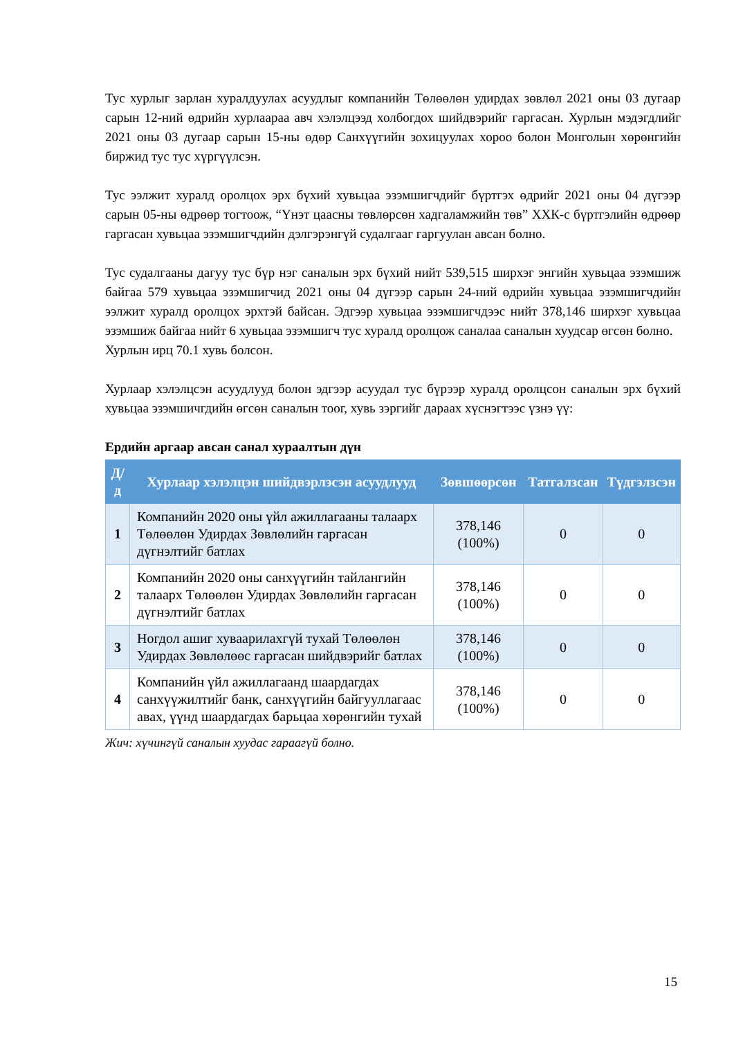Тус хурлыг зарлан хуралдуулах асуудлыг компанийн Төлөөлөн удирдах зөвлөл 2021 оны 03 дугаар сарын 12-ний өдрийн хурлаараа авч хэлэлцээд холбогдох шийдвэрийг гаргасан. Хурлын мэдэгдлийг 2021 оны 03 дугаар сарын 15-ны өдөр Санхүүгийн зохицуулах хороо болон Монголын хөрөнгийн биржид тус тус хүргүүлсэн.
Тус ээлжит хуралд оролцох эрх бүхий хувьцаа эзэмшигчдийг бүртгэх өдрийг 2021 оны 04 дүгээр сарын 05-ны өдрөөр тогтоож, “Үнэт цаасны төвлөрсөн хадгаламжийн төв” ХХК-с бүртгэлийн өдрөөр гаргасан хувьцаа эзэмшигчдийн дэлгэрэнгүй судалгааг гаргуулан авсан болно.
Тус судалгааны дагуу тус бүр нэг саналын эрх бүхий нийт 539,515 ширхэг энгийн хувьцаа эзэмшиж байгаа 579 хувьцаа эзэмшигчид 2021 оны 04 дүгээр сарын 24-ний өдрийн хувьцаа эзэмшигчдийн ээлжит хуралд оролцох эрхтэй байсан. Эдгээр хувьцаа эзэмшигчдээс нийт 378,146 ширхэг хувьцаа эзэмшиж байгаа нийт 6 хувьцаа эзэмшигч тус хуралд оролцож саналаа саналын хуудсар өгсөн болно.
Хурлын ирц 70.1 хувь болсон.
Хурлаар хэлэлцсэн асуудлууд болон эдгээр асуудал тус бүрээр хуралд оролцсон саналын эрх бүхий хувьцаа эзэмшичгдийн өгсөн саналын тоог, хувь зэргийг дараах хүснэгтээс үзнэ үү:
Ердийн аргаар авсан санал хураалтын дүн
| Д/д | Хурлаар хэлэлцэн шийдвэрлэсэн асуудлууд | Зөвшөөрсөн | Татгалзсан | Түдгэлзсэн |
| --- | --- | --- | --- | --- |
| 1 | Компанийн 2020 оны үйл ажиллагааны талаарх Төлөөлөн Удирдах Зөвлөлийн гаргасан дүгнэлтийг батлах | 378,146 (100%) | 0 | 0 |
| 2 | Компанийн 2020 оны санхүүгийн тайлангийн талаарх Төлөөлөн Удирдах Зөвлөлийн гаргасан дүгнэлтийг батлах | 378,146 (100%) | 0 | 0 |
| 3 | Ногдол ашиг хуваарилахгүй тухай Төлөөлөн Удирдах Зөвлөлөөс гаргасан шийдвэрийг батлах | 378,146 (100%) | 0 | 0 |
| 4 | Компанийн үйл ажиллагаанд шаардагдах санхүүжилтийг банк, санхүүгийн байгууллагаас авах, үүнд шаардагдах барьцаа хөрөнгийн тухай | 378,146 (100%) | 0 | 0 |
Жич: хүчингүй саналын хуудас гараагүй болно.
15